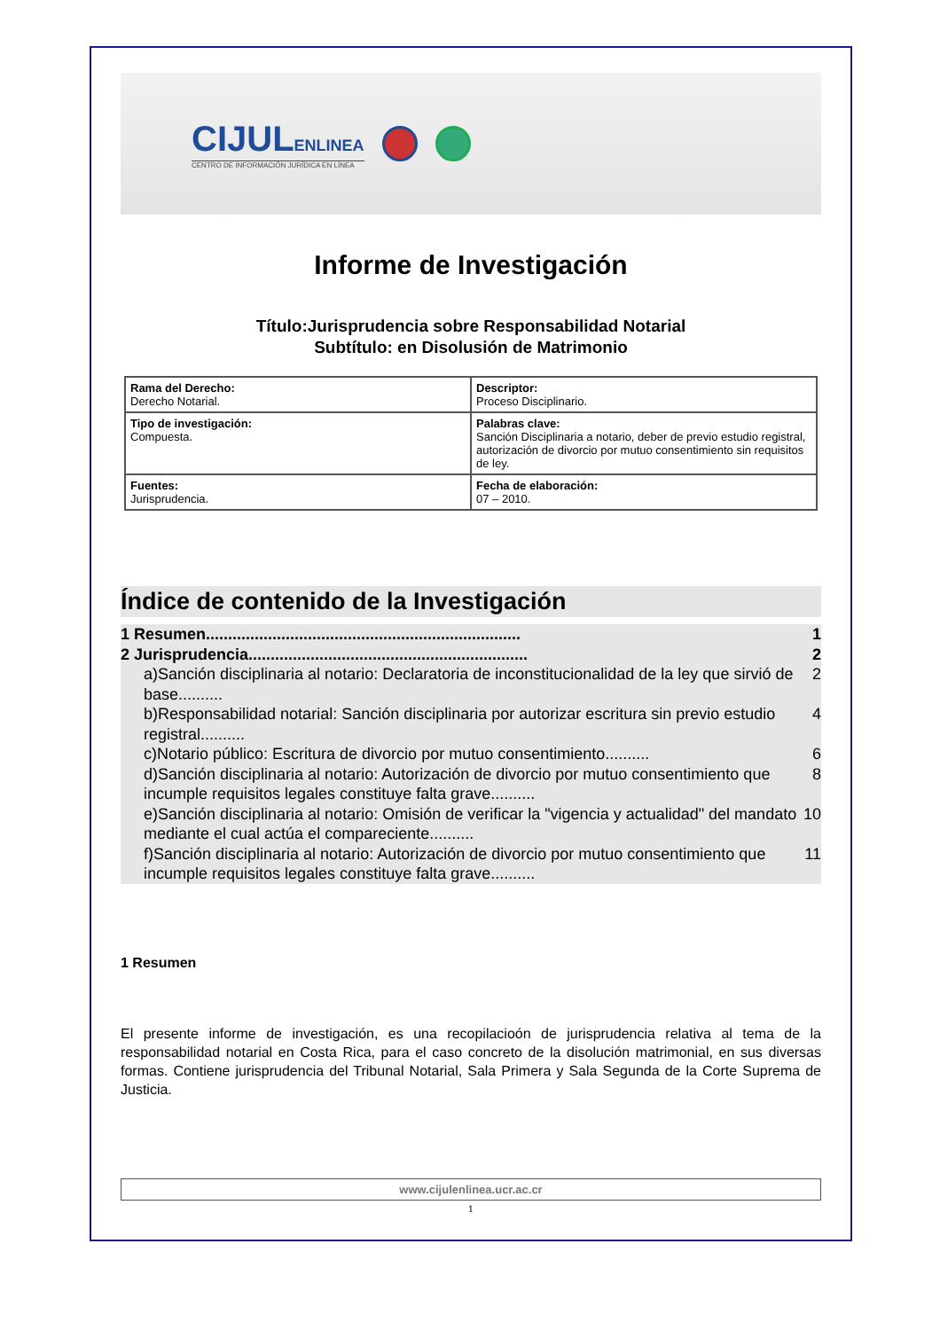CIJULENLINEA
CENTRO DE INFORMACIÓN JURÍDICA EN LÍNEA
Informe de Investigación
Título:Jurisprudencia sobre Responsabilidad Notarial
Subtítulo: en Disolusión de Matrimonio
| Rama del Derecho: Derecho Notarial. | Descriptor: Proceso Disciplinario. |
| Tipo de investigación: Compuesta. | Palabras clave: Sanción Disciplinaria a notario, deber de previo estudio registral, autorización de divorcio por mutuo consentimiento sin requisitos de ley. |
| Fuentes: Jurisprudencia. | Fecha de elaboración: 07 – 2010. |
Índice de contenido de la Investigación
1 Resumen....................................................................... 1
2 Jurisprudencia............................................................... 2
a)Sanción disciplinaria al notario: Declaratoria de inconstitucionalidad de la ley que sirvió de base.......... 2
b)Responsabilidad notarial: Sanción disciplinaria por autorizar escritura sin previo estudio registral.......... 4
c)Notario público: Escritura de divorcio por mutuo consentimiento.......... 6
d)Sanción disciplinaria al notario: Autorización de divorcio por mutuo consentimiento que incumple requisitos legales constituye falta grave.......... 8
e)Sanción disciplinaria al notario: Omisión de verificar la "vigencia y actualidad" del mandato mediante el cual actúa el compareciente.......... 10
f)Sanción disciplinaria al notario: Autorización de divorcio por mutuo consentimiento que incumple requisitos legales constituye falta grave.......... 11
1 Resumen
El presente informe de investigación, es una recopilacioón de jurisprudencia relativa al tema de la responsabilidad notarial en Costa Rica, para el caso concreto de la disolución matrimonial, en sus diversas formas. Contiene jurisprudencia del Tribunal Notarial, Sala Primera y Sala Segunda de la Corte Suprema de Justicia.
www.cijulenlinea.ucr.ac.cr
1